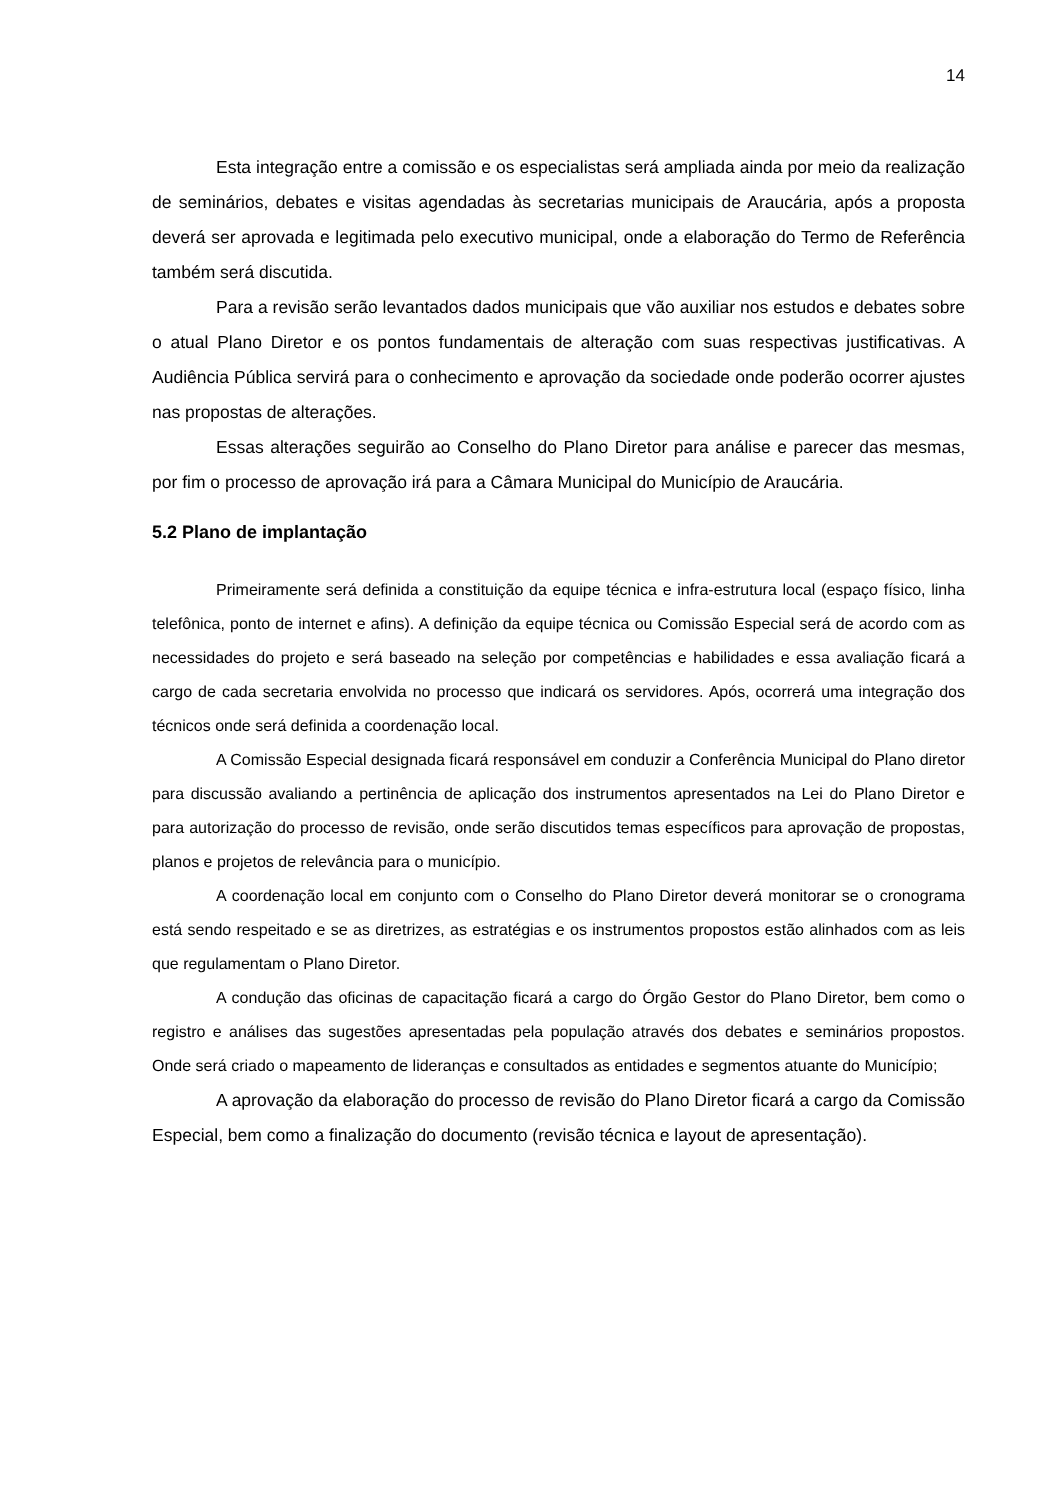14
Esta integração entre a comissão e os especialistas será ampliada ainda por meio da realização de seminários, debates e visitas agendadas às secretarias municipais de Araucária, após a proposta deverá ser aprovada e legitimada pelo executivo municipal, onde a elaboração do Termo de Referência também será discutida.
Para a revisão serão levantados dados municipais que vão auxiliar nos estudos e debates sobre o atual Plano Diretor e os pontos fundamentais de alteração com suas respectivas justificativas. A Audiência Pública servirá para o conhecimento e aprovação da sociedade onde poderão ocorrer ajustes nas propostas de alterações.
Essas alterações seguirão ao Conselho do Plano Diretor para análise e parecer das mesmas, por fim o processo de aprovação irá para a Câmara Municipal do Município de Araucária.
5.2 Plano de implantação
Primeiramente será definida a constituição da equipe técnica e infra-estrutura local (espaço físico, linha telefônica, ponto de internet e afins). A definição da equipe técnica ou Comissão Especial será de acordo com as necessidades do projeto e será baseado na seleção por competências e habilidades e essa avaliação ficará a cargo de cada secretaria envolvida no processo que indicará os servidores. Após, ocorrerá uma integração dos técnicos onde será definida a coordenação local.
A Comissão Especial designada ficará responsável em conduzir a Conferência Municipal do Plano diretor para discussão avaliando a pertinência de aplicação dos instrumentos apresentados na Lei do Plano Diretor e para autorização do processo de revisão, onde serão discutidos temas específicos para aprovação de propostas, planos e projetos de relevância para o município.
A coordenação local em conjunto com o Conselho do Plano Diretor deverá monitorar se o cronograma está sendo respeitado e se as diretrizes, as estratégias e os instrumentos propostos estão alinhados com as leis que regulamentam o Plano Diretor.
A condução das oficinas de capacitação ficará a cargo do Órgão Gestor do Plano Diretor, bem como o registro e análises das sugestões apresentadas pela população através dos debates e seminários propostos. Onde será criado o mapeamento de lideranças e consultados as entidades e segmentos atuante do Município;
A aprovação da elaboração do processo de revisão do Plano Diretor ficará a cargo da Comissão Especial, bem como a finalização do documento (revisão técnica e layout de apresentação).